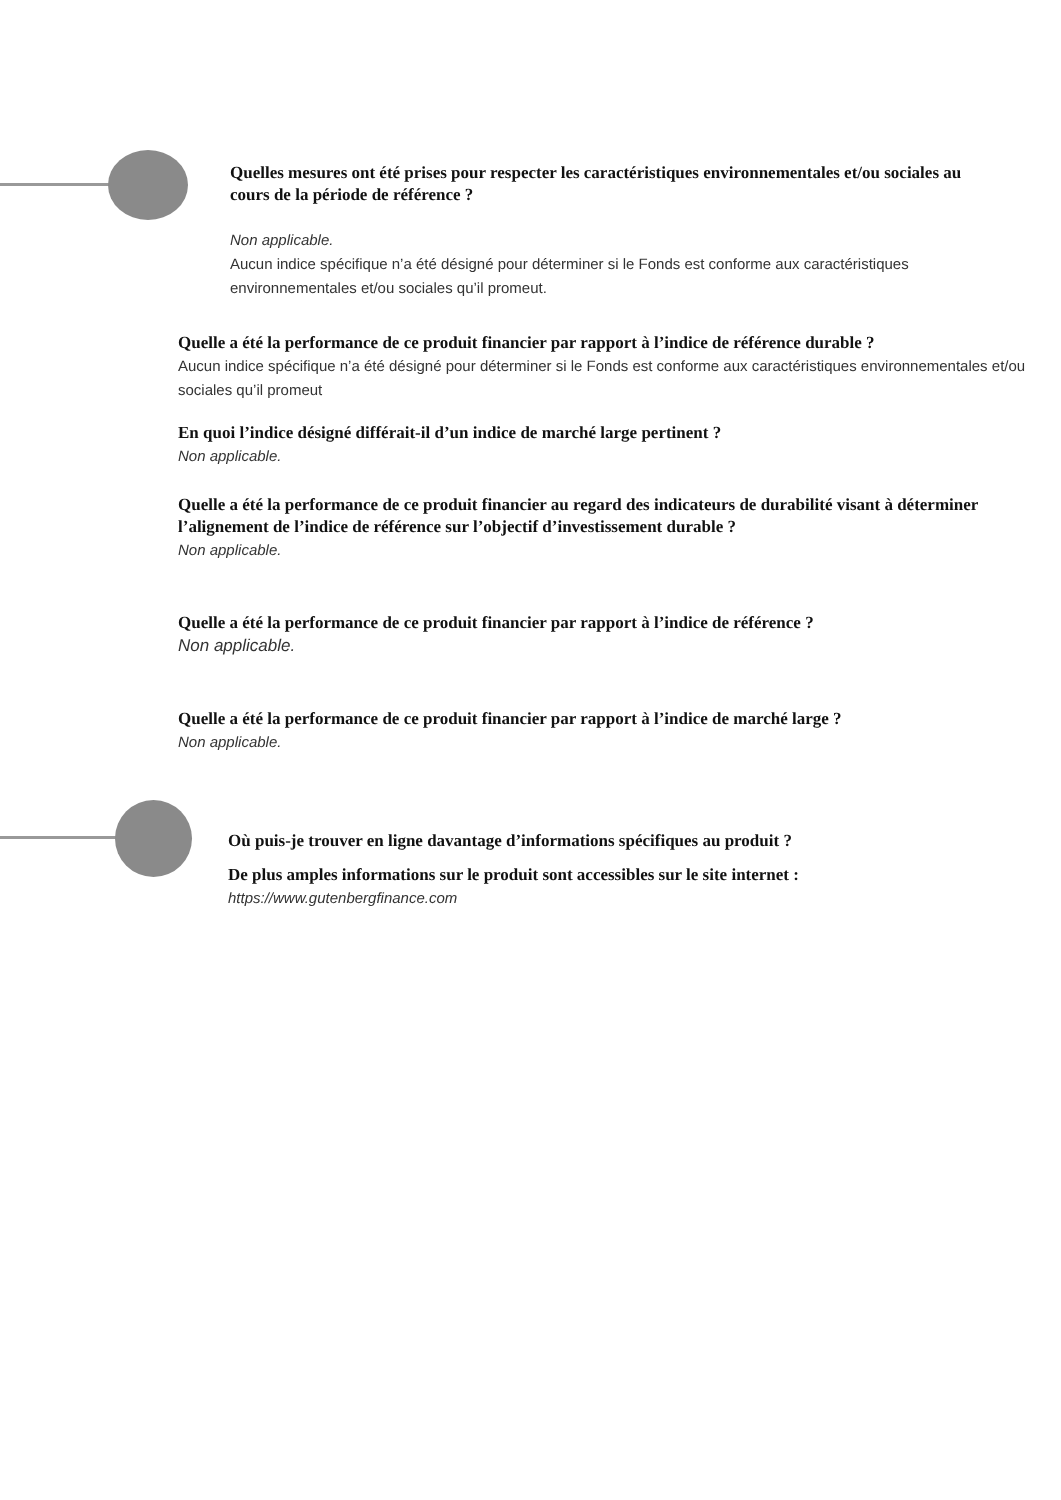Quelles mesures ont été prises pour respecter les caractéristiques environnementales et/ou sociales au cours de la période de référence ?
Non applicable.
Aucun indice spécifique n’a été désigné pour déterminer si le Fonds est conforme aux caractéristiques environnementales et/ou sociales qu’il promeut.
Quelle a été la performance de ce produit financier par rapport à l’indice de référence durable ?
Aucun indice spécifique n’a été désigné pour déterminer si le Fonds est conforme aux caractéristiques environnementales et/ou sociales qu’il promeut
En quoi l’indice désigné différait-il d’un indice de marché large pertinent ?
Non applicable.
Quelle a été la performance de ce produit financier au regard des indicateurs de durabilité visant à déterminer l’alignement de l’indice de référence sur l’objectif d’investissement durable ?
Non applicable.
Quelle a été la performance de ce produit financier par rapport à l’indice de référence ?
Non applicable.
Quelle a été la performance de ce produit financier par rapport à l’indice de marché large ?
Non applicable.
Où puis-je trouver en ligne davantage d’informations spécifiques au produit ?
De plus amples informations sur le produit sont accessibles sur le site internet :
https://www.gutenbergfinance.com